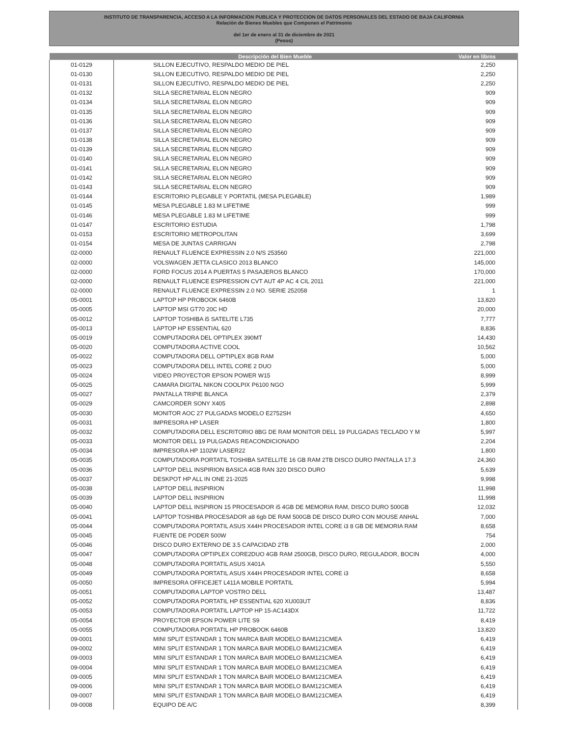INSTITUTO DE TRANSPARENCIA, ACCESO A LA INFORMACION PUBLICA Y PROTECCION DE DATOS PERSONALES DEL ESTADO DE BAJA CALIFORNIA
Relación de Bienes Muebles que Componen el Patrimonio
del 1er de enero al 31 de diciembre de 2021
(Pesos)
| | Descripción del Bien Mueble | Valor en libros |
| --- | --- | --- |
| 01-0129 | SILLON EJECUTIVO, RESPALDO MEDIO DE PIEL | 2,250 |
| 01-0130 | SILLON EJECUTIVO, RESPALDO MEDIO DE PIEL | 2,250 |
| 01-0131 | SILLON EJECUTIVO, RESPALDO MEDIO DE PIEL | 2,250 |
| 01-0132 | SILLA SECRETARIAL ELON NEGRO | 909 |
| 01-0134 | SILLA SECRETARIAL ELON NEGRO | 909 |
| 01-0135 | SILLA SECRETARIAL ELON NEGRO | 909 |
| 01-0136 | SILLA SECRETARIAL ELON NEGRO | 909 |
| 01-0137 | SILLA SECRETARIAL ELON NEGRO | 909 |
| 01-0138 | SILLA SECRETARIAL ELON NEGRO | 909 |
| 01-0139 | SILLA SECRETARIAL ELON NEGRO | 909 |
| 01-0140 | SILLA SECRETARIAL ELON NEGRO | 909 |
| 01-0141 | SILLA SECRETARIAL ELON NEGRO | 909 |
| 01-0142 | SILLA SECRETARIAL ELON NEGRO | 909 |
| 01-0143 | SILLA SECRETARIAL ELON NEGRO | 909 |
| 01-0144 | ESCRITORIO PLEGABLE Y PORTATIL (MESA PLEGABLE) | 1,989 |
| 01-0145 | MESA PLEGABLE 1.83 M LIFETIME | 999 |
| 01-0146 | MESA PLEGABLE 1.83 M LIFETIME | 999 |
| 01-0147 | ESCRITORIO ESTUDIA | 1,798 |
| 01-0153 | ESCRITORIO METROPOLITAN | 3,699 |
| 01-0154 | MESA DE JUNTAS CARRIGAN | 2,798 |
| 02-0000 | RENAULT FLUENCE EXPRESSIN 2.0 N/S 253560 | 221,000 |
| 02-0000 | VOLSWAGEN JETTA CLASICO 2013 BLANCO | 145,000 |
| 02-0000 | FORD FOCUS 2014 A PUERTAS 5 PASAJEROS BLANCO | 170,000 |
| 02-0000 | RENAULT FLUENCE ESPRESSION CVT AUT 4P AC 4 CIL 2011 | 221,000 |
| 02-0000 | RENAULT FLUENCE EXPRESSIN 2.0 NO. SERIE 252058 | 1 |
| 05-0001 | LAPTOP HP PROBOOK 6460B | 13,820 |
| 05-0005 | LAPTOP MSI GT70 20C HD | 20,000 |
| 05-0012 | LAPTOP TOSHIBA i5 SATELITE L735 | 7,777 |
| 05-0013 | LAPTOP HP ESSENTIAL 620 | 8,836 |
| 05-0019 | COMPUTADORA DEL OPTIPLEX 390MT | 14,430 |
| 05-0020 | COMPUTADORA ACTIVE COOL | 10,562 |
| 05-0022 | COMPUTADORA DELL OPTIPLEX 8GB RAM | 5,000 |
| 05-0023 | COMPUTADORA DELL INTEL CORE 2 DUO | 5,000 |
| 05-0024 | VIDEO PROYECTOR EPSON POWER W15 | 8,999 |
| 05-0025 | CAMARA DIGITAL NIKON COOLPIX P6100 NGO | 5,999 |
| 05-0027 | PANTALLA TRIPIE BLANCA | 2,379 |
| 05-0029 | CAMCORDER SONY X405 | 2,898 |
| 05-0030 | MONITOR AOC 27 PULGADAS MODELO E2752SH | 4,650 |
| 05-0031 | IMPRESORA HP LASER | 1,800 |
| 05-0032 | COMPUTADORA DELL ESCRITORIO 8BG DE RAM MONITOR DELL 19 PULGADAS TECLADO Y M | 5,997 |
| 05-0033 | MONITOR DELL 19 PULGADAS REACONDICIONADO | 2,204 |
| 05-0034 | IMPRESORA HP 1102W LASER22 | 1,800 |
| 05-0035 | COMPUTADORA PORTATIL TOSHIBA SATELLITE 16 GB RAM 2TB DISCO DURO PANTALLA 17.3 | 24,360 |
| 05-0036 | LAPTOP DELL INSPIRION BASICA 4GB RAN 320 DISCO DURO | 5,639 |
| 05-0037 | DESKPOT HP ALL IN ONE 21-2025 | 9,998 |
| 05-0038 | LAPTOP DELL INSPIRION | 11,998 |
| 05-0039 | LAPTOP DELL INSPIRION | 11,998 |
| 05-0040 | LAPTOP DELL INSPIRON 15 PROCESADOR i5 4GB DE MEMORIA RAM, DISCO DURO 500GB | 12,032 |
| 05-0041 | LAPTOP TOSHIBA PROCESADOR a8 6gb DE RAM 500GB DE DISCO DURO CON MOUSE ANHAL | 7,000 |
| 05-0044 | COMPUTADORA PORTATIL ASUS X44H PROCESADOR INTEL CORE i3 8 GB DE MEMORIA RAM | 8,658 |
| 05-0045 | FUENTE DE PODER 500W | 754 |
| 05-0046 | DISCO DURO EXTERNO DE 3.5 CAPACIDAD 2TB | 2,000 |
| 05-0047 | COMPUTADORA OPTIPLEX CORE2DUO 4GB RAM 2500GB, DISCO DURO, REGULADOR, BOCIN | 4,000 |
| 05-0048 | COMPUTADORA PORTATIL ASUS X401A | 5,550 |
| 05-0049 | COMPUTADORA PORTATIL ASUS X44H PROCESADOR INTEL CORE i3 | 8,658 |
| 05-0050 | IMPRESORA OFFICEJET L411A MOBILE PORTATIL | 5,994 |
| 05-0051 | COMPUTADORA LAPTOP VOSTRO DELL | 13,487 |
| 05-0052 | COMPUTADORA PORTATIL HP ESSENTIAL 620 XU003UT | 8,836 |
| 05-0053 | COMPUTADORA PORTATIL LAPTOP HP 15-AC143DX | 11,722 |
| 05-0054 | PROYECTOR EPSON POWER LITE S9 | 8,419 |
| 05-0055 | COMPUTADORA PORTATIL HP PROBOOK 6460B | 13,820 |
| 09-0001 | MINI SPLIT ESTANDAR 1 TON MARCA BAIR MODELO BAM121CMEA | 6,419 |
| 09-0002 | MINI SPLIT ESTANDAR 1 TON MARCA BAIR MODELO BAM121CMEA | 6,419 |
| 09-0003 | MINI SPLIT ESTANDAR 1 TON MARCA BAIR MODELO BAM121CMEA | 6,419 |
| 09-0004 | MINI SPLIT ESTANDAR 1 TON MARCA BAIR MODELO BAM121CMEA | 6,419 |
| 09-0005 | MINI SPLIT ESTANDAR 1 TON MARCA BAIR MODELO BAM121CMEA | 6,419 |
| 09-0006 | MINI SPLIT ESTANDAR 1 TON MARCA BAIR MODELO BAM121CMEA | 6,419 |
| 09-0007 | MINI SPLIT ESTANDAR 1 TON MARCA BAIR MODELO BAM121CMEA | 6,419 |
| 09-0008 | EQUIPO DE A/C | 8,399 |